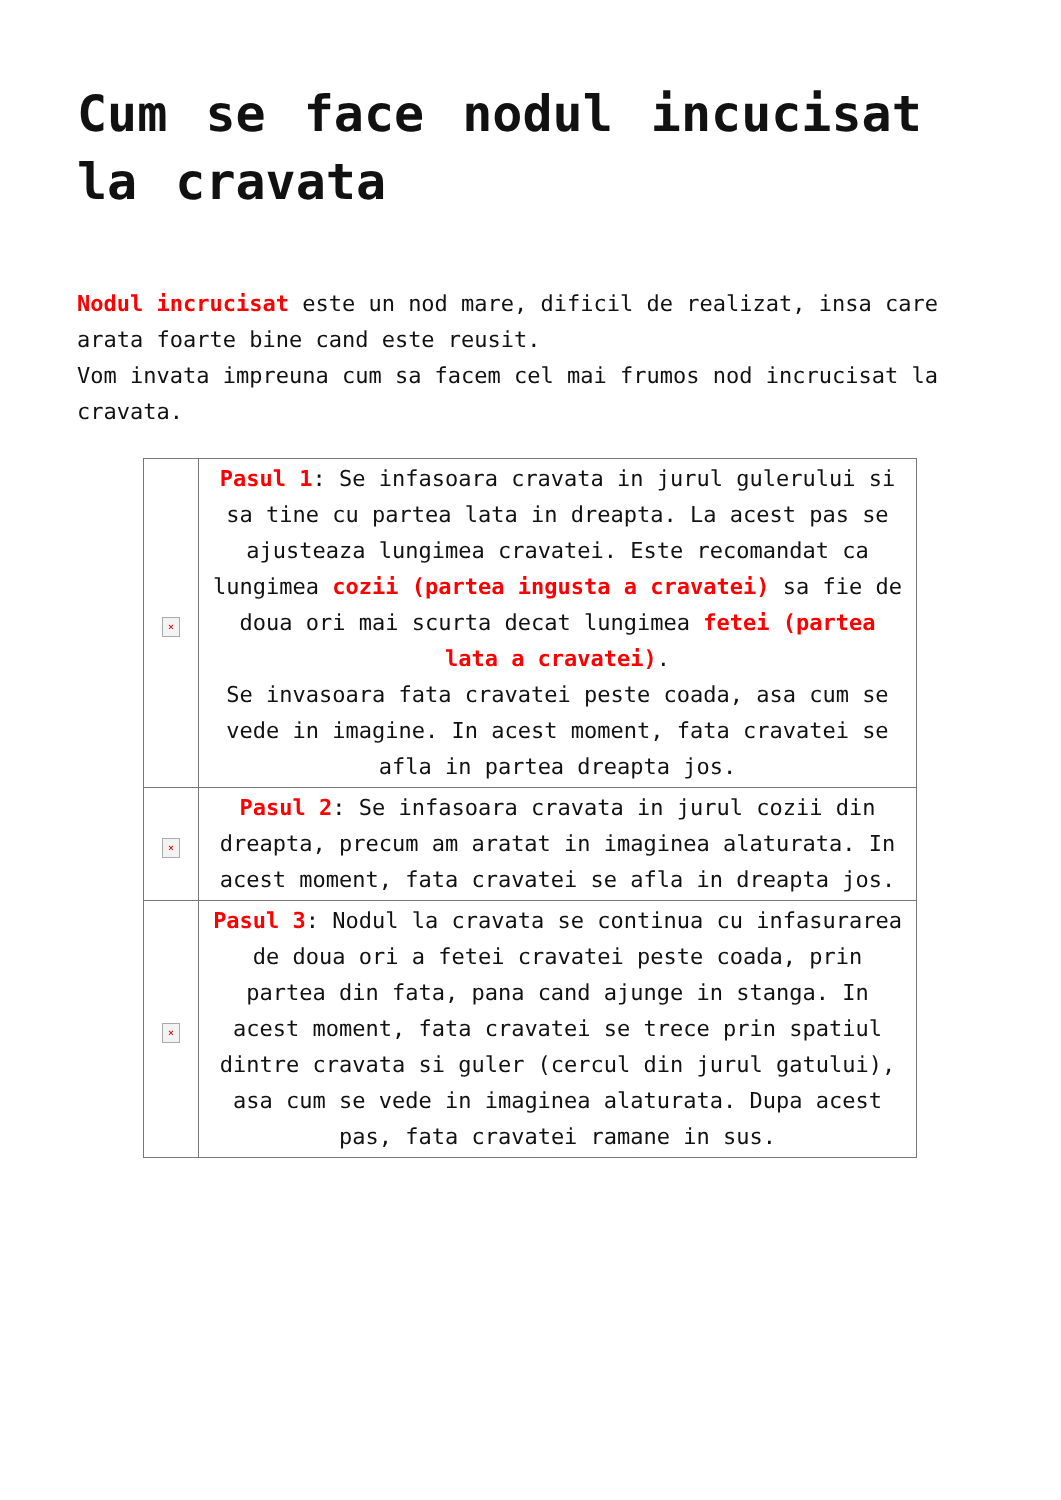Cum se face nodul incucisat la cravata
Nodul incrucisat este un nod mare, dificil de realizat, insa care arata foarte bine cand este reusit.
Vom invata impreuna cum sa facem cel mai frumos nod incrucisat la cravata.
| × | Pasul 1 : Se infasoara cravata in jurul gulerului si sa tine cu partea lata in dreapta. La acest pas se ajusteaza lungimea cravatei. Este recomandat ca lungimea cozii (partea ingusta a cravatei) sa fie de doua ori mai scurta decat lungimea fetei (partea lata a cravatei) . Se invasoara fata cravatei peste coada, asa cum se vede in imagine. In acest moment, fata cravatei se afla in partea dreapta jos. |
| × | Pasul 2 : Se infasoara cravata in jurul cozii din dreapta, precum am aratat in imaginea alaturata. In acest moment, fata cravatei se afla in dreapta jos. |
| × | Pasul 3 : Nodul la cravata se continua cu infasurarea de doua ori a fetei cravatei peste coada, prin partea din fata, pana cand ajunge in stanga. In acest moment, fata cravatei se trece prin spatiul dintre cravata si guler (cercul din jurul gatului), asa cum se vede in imaginea alaturata. Dupa acest pas, fata cravatei ramane in sus. |